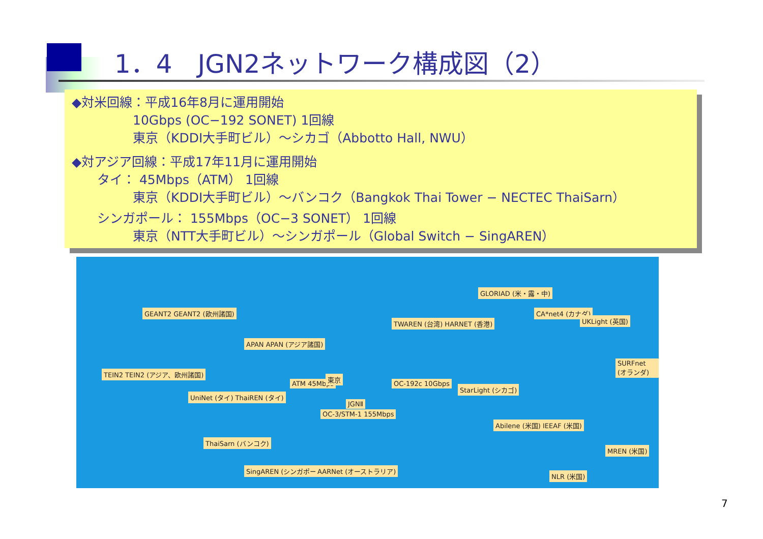1．4　JGN2ネットワーク構成図（2）
◆対米回線：平成16年8月に運用開始
10Gbps (OC−192 SONET) 1回線
東京（KDDI大手町ビル）～シカゴ（Abbotto Hall, NWU）
◆対アジア回線：平成17年11月に運用開始
タイ： 45Mbps（ATM） 1回線
東京（KDDI大手町ビル）～バンコク（Bangkok Thai Tower − NECTEC ThaiSarn）
シンガポール： 155Mbps（OC−3 SONET） 1回線
東京（NTT大手町ビル）～シンガポール（Global Switch − SingAREN）
GEANT2 GEANT2 (欧州諸国)
TEIN2 TEIN2 (アジア、欧州諸国)
APAN APAN (アジア諸国)
UniNet (タイ) ThaiREN (タイ)
ThaiSarn (バンコク)
SingAREN (シンガポール) AARNet (オーストラリア)
ATM 45Mbps
OC-3/STM-1 155Mbps
東京
JGNⅡ
OC-192c 10Gbps
TWAREN (台湾) HARNET (香港)
GLORIAD (米・露・中)
CA*net4 (カナダ)
UKLight (英国)
SURFnet (オランダ)
StarLight (シカゴ)
Abilene (米国) IEEAF (米国)
MREN (米国)
NLR (米国)
7